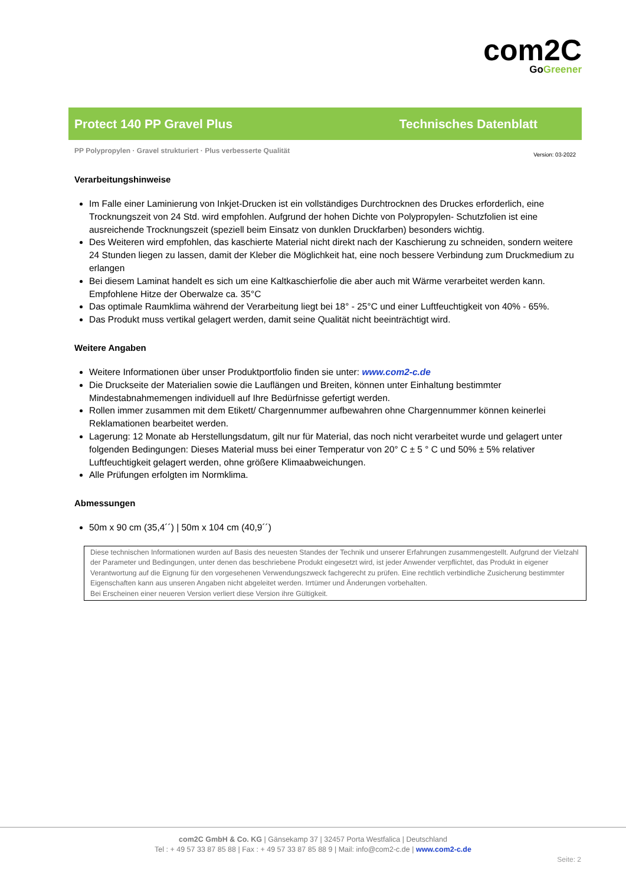com2C
Go Greener
Protect 140 PP Gravel Plus Technisches Datenblatt
PP Polypropylen · Gravel strukturiert · Plus verbesserte Qualität Version: 03-2022
Verarbeitungshinweise
Im Falle einer Laminierung von Inkjet-Drucken ist ein vollständiges Durchtrocknen des Druckes erforderlich, eine Trocknungszeit von 24 Std. wird empfohlen. Aufgrund der hohen Dichte von Polypropylen- Schutzfolien ist eine ausreichende Trocknungszeit (speziell beim Einsatz von dunklen Druckfarben) besonders wichtig.
Des Weiteren wird empfohlen, das kaschierte Material nicht direkt nach der Kaschierung zu schneiden, sondern weitere 24 Stunden liegen zu lassen, damit der Kleber die Möglichkeit hat, eine noch bessere Verbindung zum Druckmedium zu erlangen
Bei diesem Laminat handelt es sich um eine Kaltkaschierfolie die aber auch mit Wärme verarbeitet werden kann. Empfohlene Hitze der Oberwalze ca. 35°C
Das optimale Raumklima während der Verarbeitung liegt bei 18° - 25°C und einer Luftfeuchtigkeit von 40% - 65%.
Das Produkt muss vertikal gelagert werden, damit seine Qualität nicht beeinträchtigt wird.
Weitere Angaben
Weitere Informationen über unser Produktportfolio finden sie unter: www.com2-c.de
Die Druckseite der Materialien sowie die Lauflängen und Breiten, können unter Einhaltung bestimmter Mindestabnahmemengen individuell auf Ihre Bedürfnisse gefertigt werden.
Rollen immer zusammen mit dem Etikett/ Chargennummer aufbewahren ohne Chargennummer können keinerlei Reklamationen bearbeitet werden.
Lagerung: 12 Monate ab Herstellungsdatum, gilt nur für Material, das noch nicht verarbeitet wurde und gelagert unter folgenden Bedingungen: Dieses Material muss bei einer Temperatur von 20° C ± 5 ° C und 50% ± 5% relativer Luftfeuchtigkeit gelagert werden, ohne größere Klimaabweichungen.
Alle Prüfungen erfolgten im Normklima.
Abmessungen
50m x 90 cm (35,4´´) | 50m x 104 cm (40,9´´)
Diese technischen Informationen wurden auf Basis des neuesten Standes der Technik und unserer Erfahrungen zusammengestellt. Aufgrund der Vielzahl der Parameter und Bedingungen, unter denen das beschriebene Produkt eingesetzt wird, ist jeder Anwender verpflichtet, das Produkt in eigener Verantwortung auf die Eignung für den vorgesehenen Verwendungszweck fachgerecht zu prüfen. Eine rechtlich verbindliche Zusicherung bestimmter Eigenschaften kann aus unseren Angaben nicht abgeleitet werden. Irrtümer und Änderungen vorbehalten.
Bei Erscheinen einer neueren Version verliert diese Version ihre Gültigkeit.
com2C GmbH & Co. KG | Gänsekamp 37 | 32457 Porta Westfalica | Deutschland
Tel : + 49 57 33 87 85 88 | Fax : + 49 57 33 87 85 88 9 | Mail: info@com2-c.de | www.com2-c.de
Seite: 2